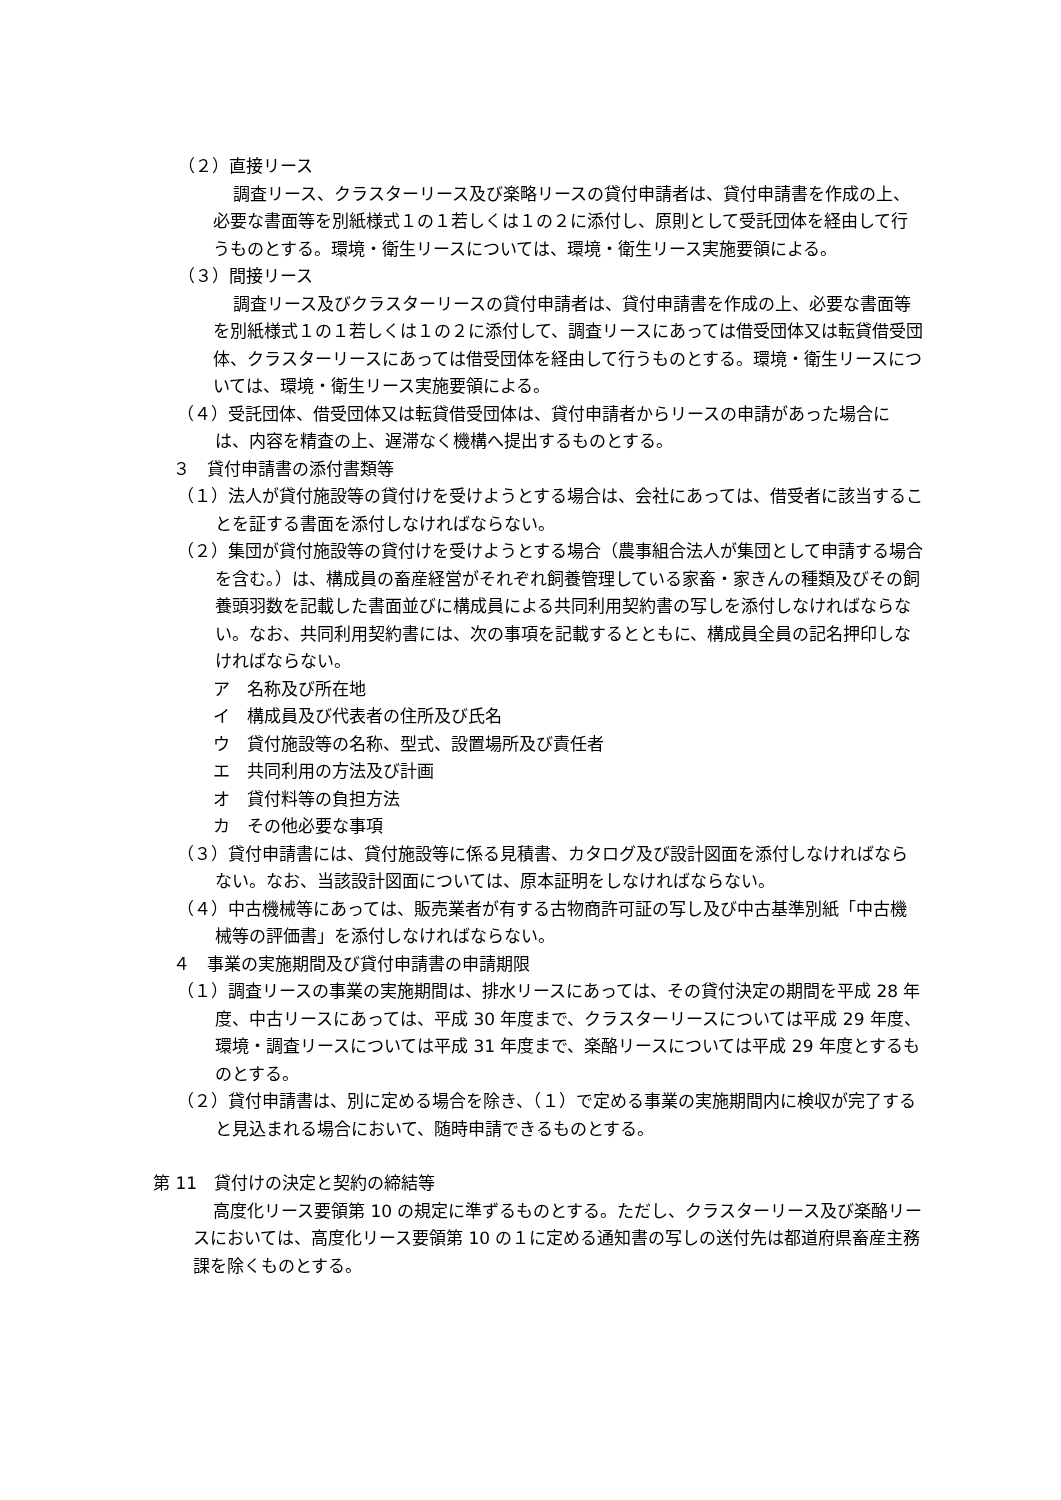（２）直接リース
調査リース、クラスターリース及び楽略リースの貸付申請者は、貸付申請書を作成の上、必要な書面等を別紙様式１の１若しくは１の２に添付し、原則として受託団体を経由して行うものとする。環境・衛生リースについては、環境・衛生リース実施要領による。
（３）間接リース
調査リース及びクラスターリースの貸付申請者は、貸付申請書を作成の上、必要な書面等を別紙様式１の１若しくは１の２に添付して、調査リースにあっては借受団体又は転貸借受団体、クラスターリースにあっては借受団体を経由して行うものとする。環境・衛生リースについては、環境・衛生リース実施要領による。
（４）受託団体、借受団体又は転貸借受団体は、貸付申請者からリースの申請があった場合には、内容を精査の上、遅滞なく機構へ提出するものとする。
３　貸付申請書の添付書類等
（１）法人が貸付施設等の貸付けを受けようとする場合は、会社にあっては、借受者に該当することを証する書面を添付しなければならない。
（２）集団が貸付施設等の貸付けを受けようとする場合（農事組合法人が集団として申請する場合を含む。）は、構成員の畜産経営がそれぞれ飼養管理している家畜・家きんの種類及びその飼養頭羽数を記載した書面並びに構成員による共同利用契約書の写しを添付しなければならない。なお、共同利用契約書には、次の事項を記載するとともに、構成員全員の記名押印しなければならない。
ア　名称及び所在地
イ　構成員及び代表者の住所及び氏名
ウ　貸付施設等の名称、型式、設置場所及び責任者
エ　共同利用の方法及び計画
オ　貸付料等の負担方法
カ　その他必要な事項
（３）貸付申請書には、貸付施設等に係る見積書、カタログ及び設計図面を添付しなければならない。なお、当該設計図面については、原本証明をしなければならない。
（４）中古機械等にあっては、販売業者が有する古物商許可証の写し及び中古基準別紙「中古機械等の評価書」を添付しなければならない。
４　事業の実施期間及び貸付申請書の申請期限
（１）調査リースの事業の実施期間は、排水リースにあっては、その貸付決定の期間を平成 28 年度、中古リースにあっては、平成 30 年度まで、クラスターリースについては平成 29 年度、環境・調査リースについては平成 31 年度まで、楽酪リースについては平成 29 年度とするものとする。
（２）貸付申請書は、別に定める場合を除き、（１）で定める事業の実施期間内に検収が完了すると見込まれる場合において、随時申請できるものとする。
第 11　貸付けの決定と契約の締結等
高度化リース要領第 10 の規定に準ずるものとする。ただし、クラスターリース及び楽酪リースにおいては、高度化リース要領第 10 の１に定める通知書の写しの送付先は都道府県畜産主務課を除くものとする。